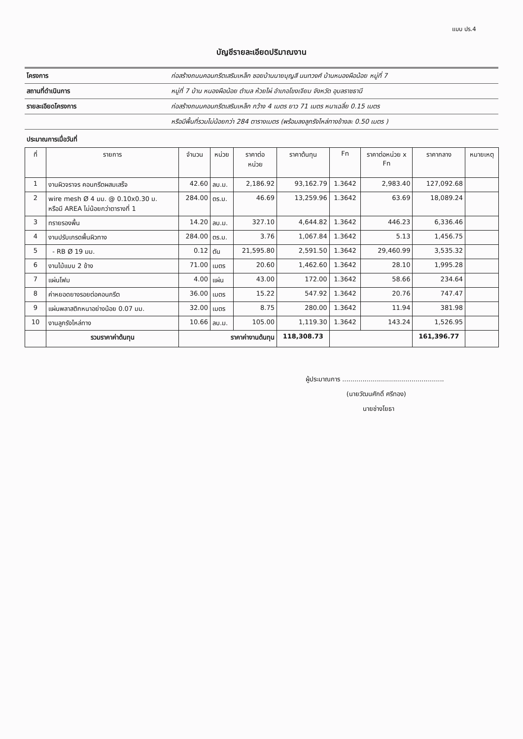แบบ ปร.4
บัญชีรายละเอียดปริมาณงาน
โครงการ
ก่อสร้างถนนคอนกรีตเสริมเหล็ก ซอยบ้านนายบุญสี นนทวงศ์ บ้านหนองผือน้อย หมู่ที่ 7
สถานที่ดำเนินการ
หมู่ที่ 7 บ้าน หนองผือน้อย ตำบล ห้วยไผ่ อำเภอโขงเจียม จังหวัด อุบลราชธานี
รายละเอียดโครงการ
ก่อสร้างถนนคอนกรีตเสริมเหล็ก กว้าง 4 เมตร ยาว 71 เมตร หนาเฉลี่ย 0.15 เมตร
หรือมีพื้นที่รวมไม่น้อยกว่า 284 ตารางเมตร (พร้อมลงลูกรังไหล่ทางข้างละ 0.50 เมตร )
ประมาณการเมื่อวันที่
| ที่ | รายการ | จำนวน | หน่วย | ราคาต่อ หน่วย | ราคาต้นทุน | Fn | ราคาต่อหน่วย x Fn | ราคากลาง | หมายเหตุ |
| --- | --- | --- | --- | --- | --- | --- | --- | --- | --- |
| 1 | งานผิวจราจร คอนกรีตผสมเสร็จ | 42.60 | ลบ.ม. | 2,186.92 | 93,162.79 | 1.3642 | 2,983.40 | 127,092.68 | |
| 2 | wire mesh Ø 4 มม. @ 0.10x0.30 ม. หรือมี AREA ไม่น้อยกว่าตารางที่ 1 | 284.00 | ตร.ม. | 46.69 | 13,259.96 | 1.3642 | 63.69 | 18,089.24 | |
| 3 | ทรายรองพื้น | 14.20 | ลบ.ม. | 327.10 | 4,644.82 | 1.3642 | 446.23 | 6,336.46 | |
| 4 | งานปรับเกรดพื้นผิวทาง | 284.00 | ตร.ม. | 3.76 | 1,067.84 | 1.3642 | 5.13 | 1,456.75 | |
| 5 | - RB Ø 19 มม. | 0.12 | ตัน | 21,595.80 | 2,591.50 | 1.3642 | 29,460.99 | 3,535.32 | |
| 6 | งานไม้แบบ 2 ข้าง | 71.00 | เมตร | 20.60 | 1,462.60 | 1.3642 | 28.10 | 1,995.28 | |
| 7 | แผ่นโฟม | 4.00 | แผ่น | 43.00 | 172.00 | 1.3642 | 58.66 | 234.64 | |
| 8 | ค่าหยอดยางรอยต่อคอนกรีต | 36.00 | เมตร | 15.22 | 547.92 | 1.3642 | 20.76 | 747.47 | |
| 9 | แผ่นพลาสติกหนาอย่างน้อย 0.07 มม. | 32.00 | เมตร | 8.75 | 280.00 | 1.3642 | 11.94 | 381.98 | |
| 10 | งานลูกรังไหล่ทาง | 10.66 | ลบ.ม. | 105.00 | 1,119.30 | 1.3642 | 143.24 | 1,526.95 | |
| | รวมราคาค่าต้นทุน | ราคาค่างานต้นทุน | | | 118,308.73 | | | 161,396.77 | |
ผู้ประมาณการ ..................................................
(นายวัฒนศักดิ์ ศรีทอง)
นายช่างโยธา